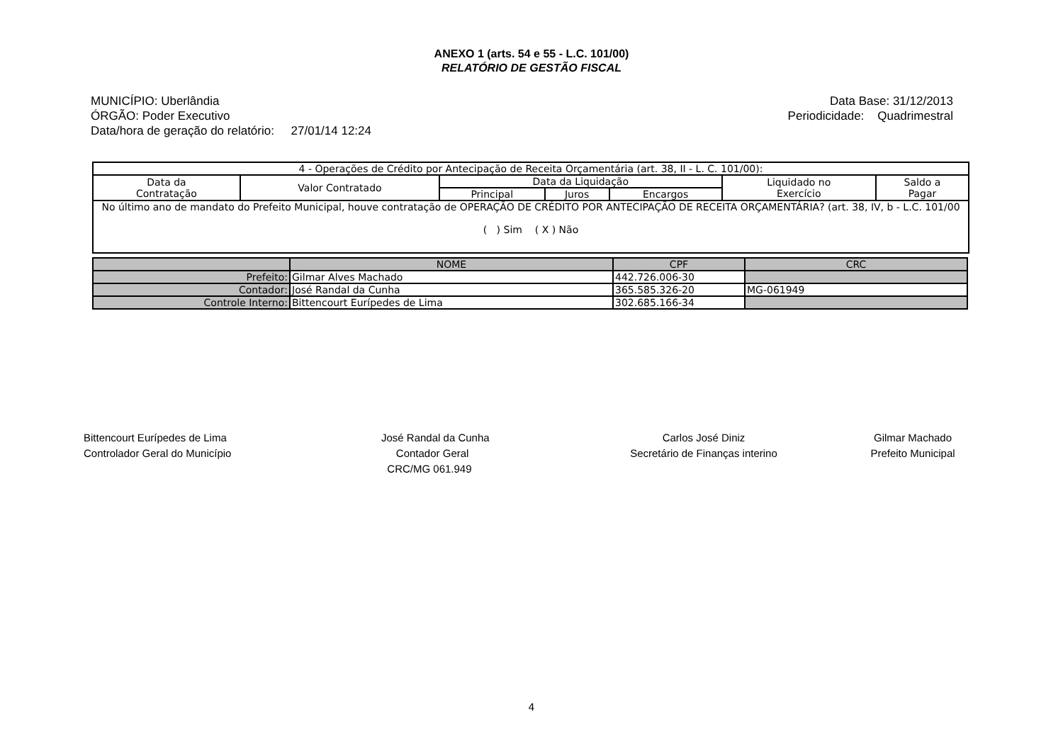ANEXO 1 (arts. 54 e 55 - L.C. 101/00)
RELATÓRIO DE GESTÃO FISCAL
MUNICÍPIO: Uberlândia
ÓRGÃO: Poder Executivo
Data/hora de geração do relatório: 27/01/14 12:24
Data Base: 31/12/2013
Periodicidade: Quadrimestral
| 4 - Operações de Crédito por Antecipação de Receita Orçamentária (art. 38, II - L. C. 101/00): | | | | | | |
| Data da Contratação | Valor Contratado | Data da Liquidação | | | Liquidado no Exercício | Saldo a Pagar |
| | | Principal | Juros | Encargos | | |
| No último ano de mandato do Prefeito Municipal, houve contratação de OPERAÇÃO DE CRÉDITO POR ANTECIPAÇÃO DE RECEITA ORÇAMENTÁRIA? (art. 38, IV, b - L.C. 101/00 ( ) Sim ( X ) Não | | | | | | |
| | NOME | CPF | CRC |
| Prefeito: | Gilmar Alves Machado | 442.726.006-30 | |
| Contador: | José Randal da Cunha | 365.585.326-20 | MG-061949 |
| Controle Interno: | Bittencourt Eurípedes de Lima | 302.685.166-34 | |
Bittencourt Eurípedes de Lima
Controlador Geral do Município
José Randal da Cunha
Contador Geral
CRC/MG 061.949
Carlos José Diniz
Secretário de Finanças interino
Gilmar Machado
Prefeito Municipal
4